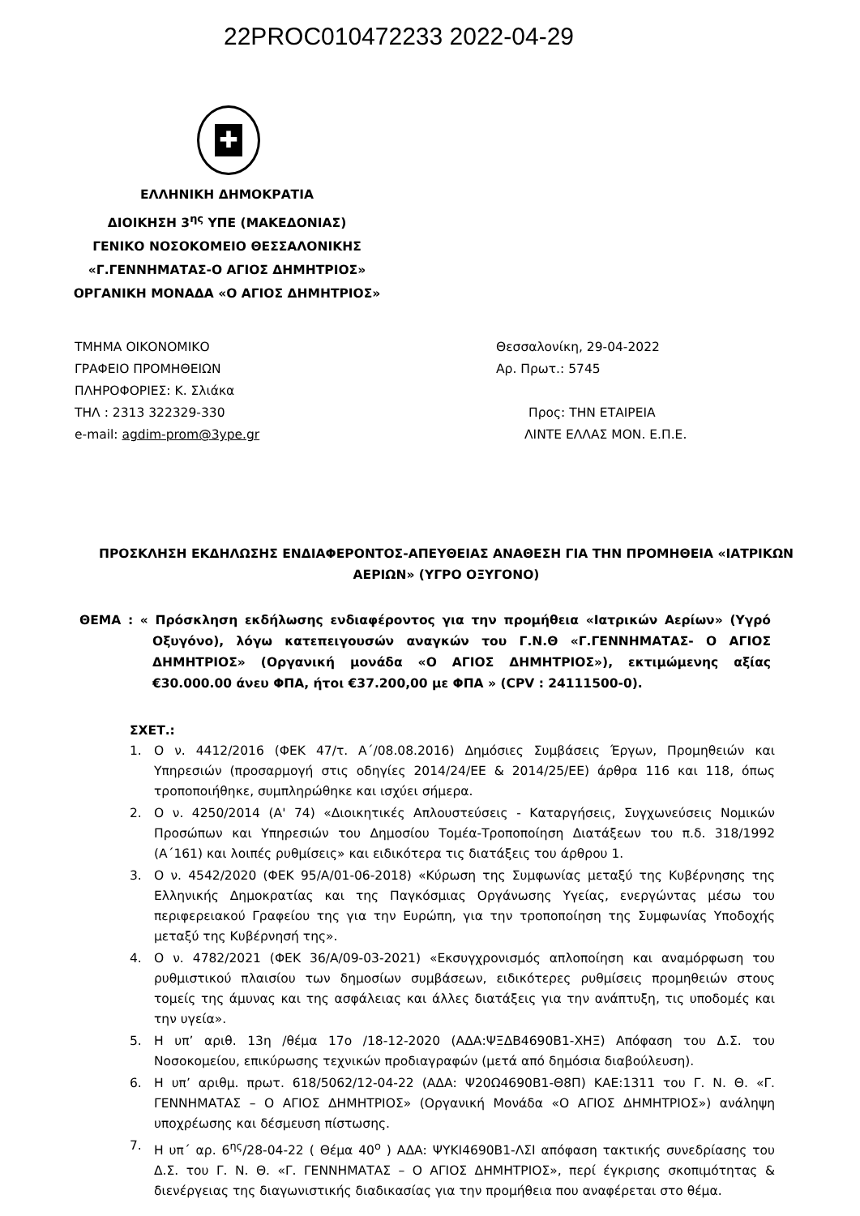22PROC010472233 2022-04-29
✚
ΕΛΛΗΝΙΚΗ ΔΗΜΟΚΡΑΤΙΑ
ΔΙΟΙΚΗΣΗ 3<sup>ης</sup> ΥΠΕ (ΜΑΚΕΔΟΝΙΑΣ)
ΓΕΝΙΚΟ ΝΟΣΟΚΟΜΕΙΟ ΘΕΣΣΑΛΟΝΙΚΗΣ
«Γ.ΓΕΝΝΗΜΑΤΑΣ-Ο ΑΓΙΟΣ ΔΗΜΗΤΡΙΟΣ»
ΟΡΓΑΝΙΚΗ ΜΟΝΑΔΑ «Ο ΑΓΙΟΣ ΔΗΜΗΤΡΙΟΣ»
ΤΜΗΜΑ ΟΙΚΟΝΟΜΙΚΟ
Θεσσαλονίκη, 29-04-2022
ΓΡΑΦΕΙΟ ΠΡΟΜΗΘΕΙΩΝ
Αρ. Πρωτ.: 5745
ΠΛΗΡΟΦΟΡΙΕΣ: Κ. Σλιάκα
ΤΗΛ : 2313 322329-330
Προς: ΤΗΝ ΕΤΑΙΡΕΙΑ
e-mail: agdim-prom@3ype.gr
ΛΙΝΤΕ ΕΛΛΑΣ ΜΟΝ. Ε.Π.Ε.
ΠΡΟΣΚΛΗΣΗ ΕΚΔΗΛΩΣΗΣ ΕΝΔΙΑΦΕΡΟΝΤΟΣ-ΑΠΕΥΘΕΙΑΣ ΑΝΑΘΕΣΗ ΓΙΑ ΤΗΝ ΠΡΟΜΗΘΕΙΑ «ΙΑΤΡΙΚΩΝ ΑΕΡΙΩΝ» (ΥΓΡΟ ΟΞΥΓΟΝΟ)
ΘΕΜΑ : « Πρόσκληση εκδήλωσης ενδιαφέροντος για την προμήθεια «Ιατρικών Αερίων» (Υγρό Οξυγόνο), λόγω κατεπειγουσών αναγκών του Γ.Ν.Θ «Γ.ΓΕΝΝΗΜΑΤΑΣ- Ο ΑΓΙΟΣ ΔΗΜΗΤΡΙΟΣ» (Οργανική μονάδα «Ο ΑΓΙΟΣ ΔΗΜΗΤΡΙΟΣ»), εκτιμώμενης αξίας €30.000.00 άνευ ΦΠΑ, ήτοι €37.200,00 με ΦΠΑ » (CPV : 24111500-0).
ΣΧΕΤ.:
1. Ο ν. 4412/2016 (ΦΕΚ 47/τ. Α΄/08.08.2016) Δημόσιες Συμβάσεις Έργων, Προμηθειών και Υπηρεσιών (προσαρμογή στις οδηγίες 2014/24/ΕΕ & 2014/25/ΕΕ) άρθρα 116 και 118, όπως τροποποιήθηκε, συμπληρώθηκε και ισχύει σήμερα.
2. Ο ν. 4250/2014 (Α' 74) «Διοικητικές Απλουστεύσεις - Καταργήσεις, Συγχωνεύσεις Νομικών Προσώπων και Υπηρεσιών του Δημοσίου Τομέα-Τροποποίηση Διατάξεων του π.δ. 318/1992 (Α΄161) και λοιπές ρυθμίσεις» και ειδικότερα τις διατάξεις του άρθρου 1.
3. Ο ν. 4542/2020 (ΦΕΚ 95/Α/01-06-2018) «Κύρωση της Συμφωνίας μεταξύ της Κυβέρνησης της Ελληνικής Δημοκρατίας και της Παγκόσμιας Οργάνωσης Υγείας, ενεργώντας μέσω του περιφερειακού Γραφείου της για την Ευρώπη, για την τροποποίηση της Συμφωνίας Υποδοχής μεταξύ της Κυβέρνησή της».
4. Ο ν. 4782/2021 (ΦΕΚ 36/Α/09-03-2021) «Εκσυγχρονισμός απλοποίηση και αναμόρφωση του ρυθμιστικού πλαισίου των δημοσίων συμβάσεων, ειδικότερες ρυθμίσεις προμηθειών στους τομείς της άμυνας και της ασφάλειας και άλλες διατάξεις για την ανάπτυξη, τις υποδομές και την υγεία».
5. Η υπ’ αριθ. 13η /θέμα 17ο /18-12-2020 (ΑΔΑ:ΨΞΔΒ4690Β1-ΧΗΞ) Απόφαση του Δ.Σ. του Νοσοκομείου, επικύρωσης τεχνικών προδιαγραφών (μετά από δημόσια διαβούλευση).
6. Η υπ’ αριθμ. πρωτ. 618/5062/12-04-22 (ΑΔΑ: Ψ20Ω4690Β1-Θ8Π) ΚΑΕ:1311 του Γ. Ν. Θ. «Γ. ΓΕΝΝΗΜΑΤΑΣ – Ο ΑΓΙΟΣ ΔΗΜΗΤΡΙΟΣ» (Οργανική Μονάδα «Ο ΑΓΙΟΣ ΔΗΜΗΤΡΙΟΣ») ανάληψη υποχρέωσης και δέσμευση πίστωσης.
7. Η υπ΄ αρ. 6<sup>ης</sup>/28-04-22 ( Θέμα 40<sup>ο</sup> ) ΑΔΑ: ΨΥΚΙ4690Β1-ΛΣΙ απόφαση τακτικής συνεδρίασης του Δ.Σ. του Γ. Ν. Θ. «Γ. ΓΕΝΝΗΜΑΤΑΣ – Ο ΑΓΙΟΣ ΔΗΜΗΤΡΙΟΣ», περί έγκρισης σκοπιμότητας & διενέργειας της διαγωνιστικής διαδικασίας για την προμήθεια που αναφέρεται στο θέμα.